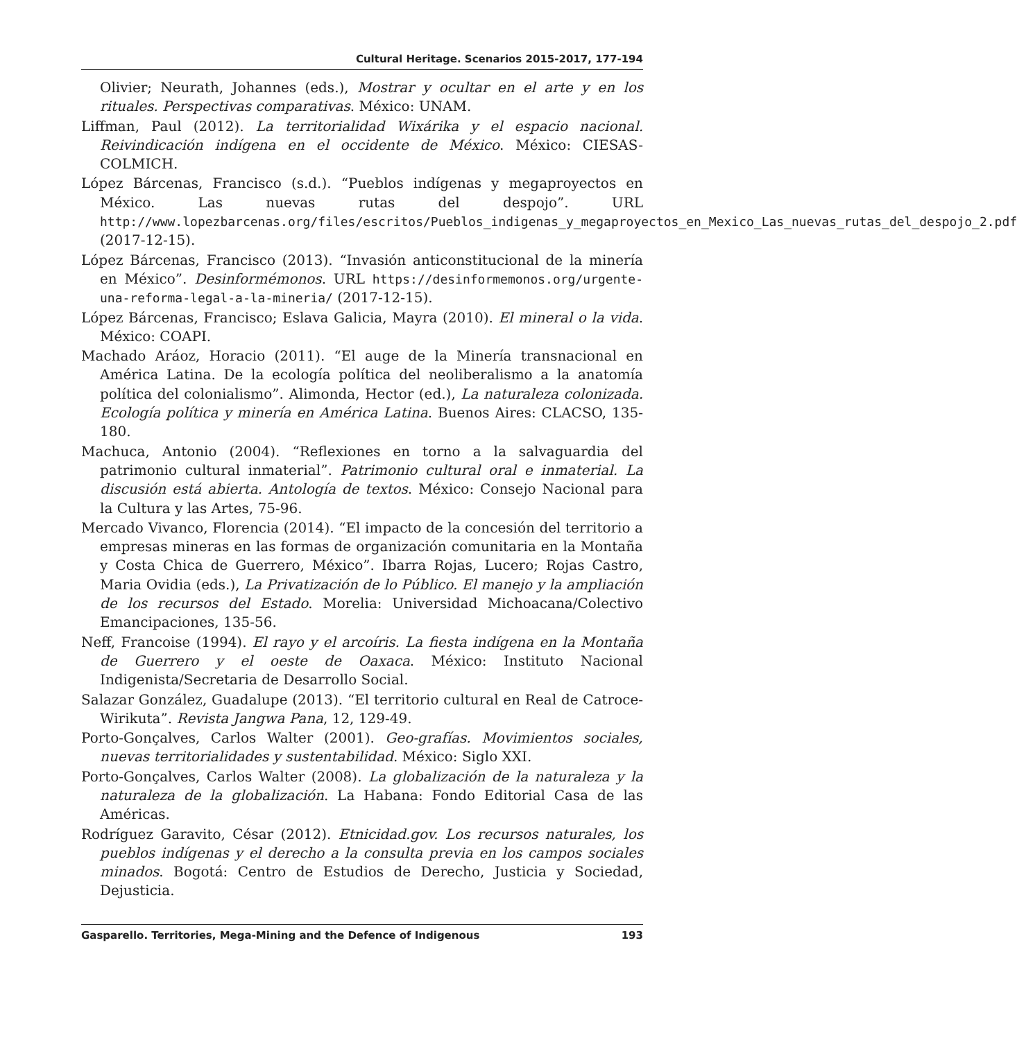Cultural Heritage. Scenarios 2015-2017, 177-194
Olivier; Neurath, Johannes (eds.), Mostrar y ocultar en el arte y en los rituales. Perspectivas comparativas. México: UNAM.
Liffman, Paul (2012). La territorialidad Wixárika y el espacio nacional. Reivindicación indígena en el occidente de México. México: CIESAS-COLMICH.
López Bárcenas, Francisco (s.d.). “Pueblos indígenas y megaproyectos en México. Las nuevas rutas del despojo”. URL http://www.lopezbarcenas.org/files/escritos/Pueblos_indigenas_y_megaproyectos_en_Mexico_Las_nuevas_rutas_del_despojo_2.pdf (2017-12-15).
López Bárcenas, Francisco (2013). “Invasión anticonstitucional de la minería en México”. Desinformémonos. URL https://desinformemonos.org/urgente-una-reforma-legal-a-la-mineria/ (2017-12-15).
López Bárcenas, Francisco; Eslava Galicia, Mayra (2010). El mineral o la vida. México: COAPI.
Machado Aráoz, Horacio (2011). “El auge de la Minería transnacional en América Latina. De la ecología política del neoliberalismo a la anatomía política del colonialismo”. Alimonda, Hector (ed.), La naturaleza colonizada. Ecología política y minería en América Latina. Buenos Aires: CLACSO, 135-180.
Machuca, Antonio (2004). “Reflexiones en torno a la salvaguardia del patrimonio cultural inmaterial”. Patrimonio cultural oral e inmaterial. La discusión está abierta. Antología de textos. México: Consejo Nacional para la Cultura y las Artes, 75-96.
Mercado Vivanco, Florencia (2014). “El impacto de la concesión del territorio a empresas mineras en las formas de organización comunitaria en la Montaña y Costa Chica de Guerrero, México”. Ibarra Rojas, Lucero; Rojas Castro, Maria Ovidia (eds.), La Privatización de lo Público. El manejo y la ampliación de los recursos del Estado. Morelia: Universidad Michoacana/Colectivo Emancipaciones, 135-56.
Neff, Francoise (1994). El rayo y el arcoíris. La fiesta indígena en la Montaña de Guerrero y el oeste de Oaxaca. México: Instituto Nacional Indigenista/Secretaria de Desarrollo Social.
Salazar González, Guadalupe (2013). “El territorio cultural en Real de Catroce-Wirikuta”. Revista Jangwa Pana, 12, 129-49.
Porto-Gonçalves, Carlos Walter (2001). Geo-grafías. Movimientos sociales, nuevas territorialidades y sustentabilidad. México: Siglo XXI.
Porto-Gonçalves, Carlos Walter (2008). La globalización de la naturaleza y la naturaleza de la globalización. La Habana: Fondo Editorial Casa de las Américas.
Rodríguez Garavito, César (2012). Etnicidad.gov. Los recursos naturales, los pueblos indígenas y el derecho a la consulta previa en los campos sociales minados. Bogotá: Centro de Estudios de Derecho, Justicia y Sociedad, Dejusticia.
Gasparello. Territories, Mega-Mining and the Defence of Indigenous 193